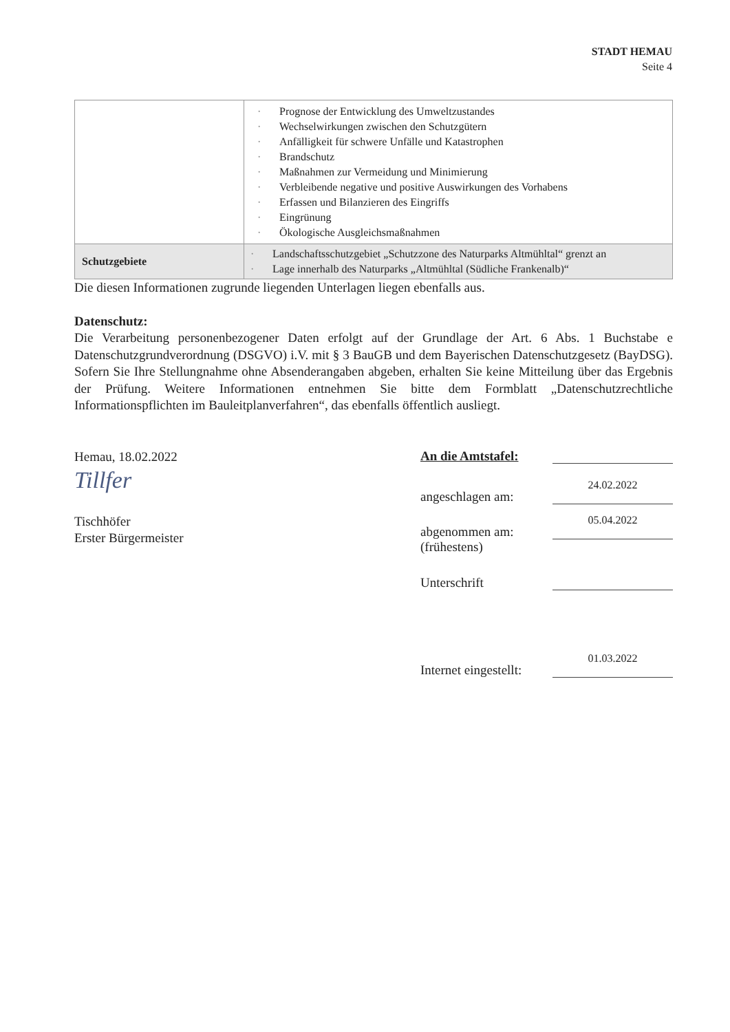STADT HEMAU
Seite 4
| | Prognose der Entwicklung des Umweltzustandes Wechselwirkungen zwischen den Schutzgütern Anfälligkeit für schwere Unfälle und Katastrophen Brandschutz Maßnahmen zur Vermeidung und Minimierung Verbleibende negative und positive Auswirkungen des Vorhabens Erfassen und Bilanzieren des Eingriffs Eingrünung Ökologische Ausgleichsmaßnahmen |
| Schutzgebiete | Landschaftsschutzgebiet „Schutzzone des Naturparks Altmühltal“ grenzt an Lage innerhalb des Naturparks „Altmühltal (Südliche Frankenalb)“ |
Die diesen Informationen zugrunde liegenden Unterlagen liegen ebenfalls aus.
Datenschutz:
Die Verarbeitung personenbezogener Daten erfolgt auf der Grundlage der Art. 6 Abs. 1 Buchstabe e Datenschutzgrundverordnung (DSGVO) i.V. mit § 3 BauGB und dem Bayerischen Datenschutzgesetz (BayDSG). Sofern Sie Ihre Stellungnahme ohne Absenderangaben abgeben, erhalten Sie keine Mitteilung über das Ergebnis der Prüfung. Weitere Informationen entnehmen Sie bitte dem Formblatt „Datenschutzrechtliche Informationspflichten im Bauleitplanverfahren“, das ebenfalls öffentlich ausliegt.
Hemau, 18.02.2022
Tillfer
Tischhöfer
Erster Bürgermeister
An die Amtstafel:
angeschlagen am:
24.02.2022
abgenommen am:
05.04.2022
(frühestens)
Unterschrift
Internet eingestellt:
01.03.2022